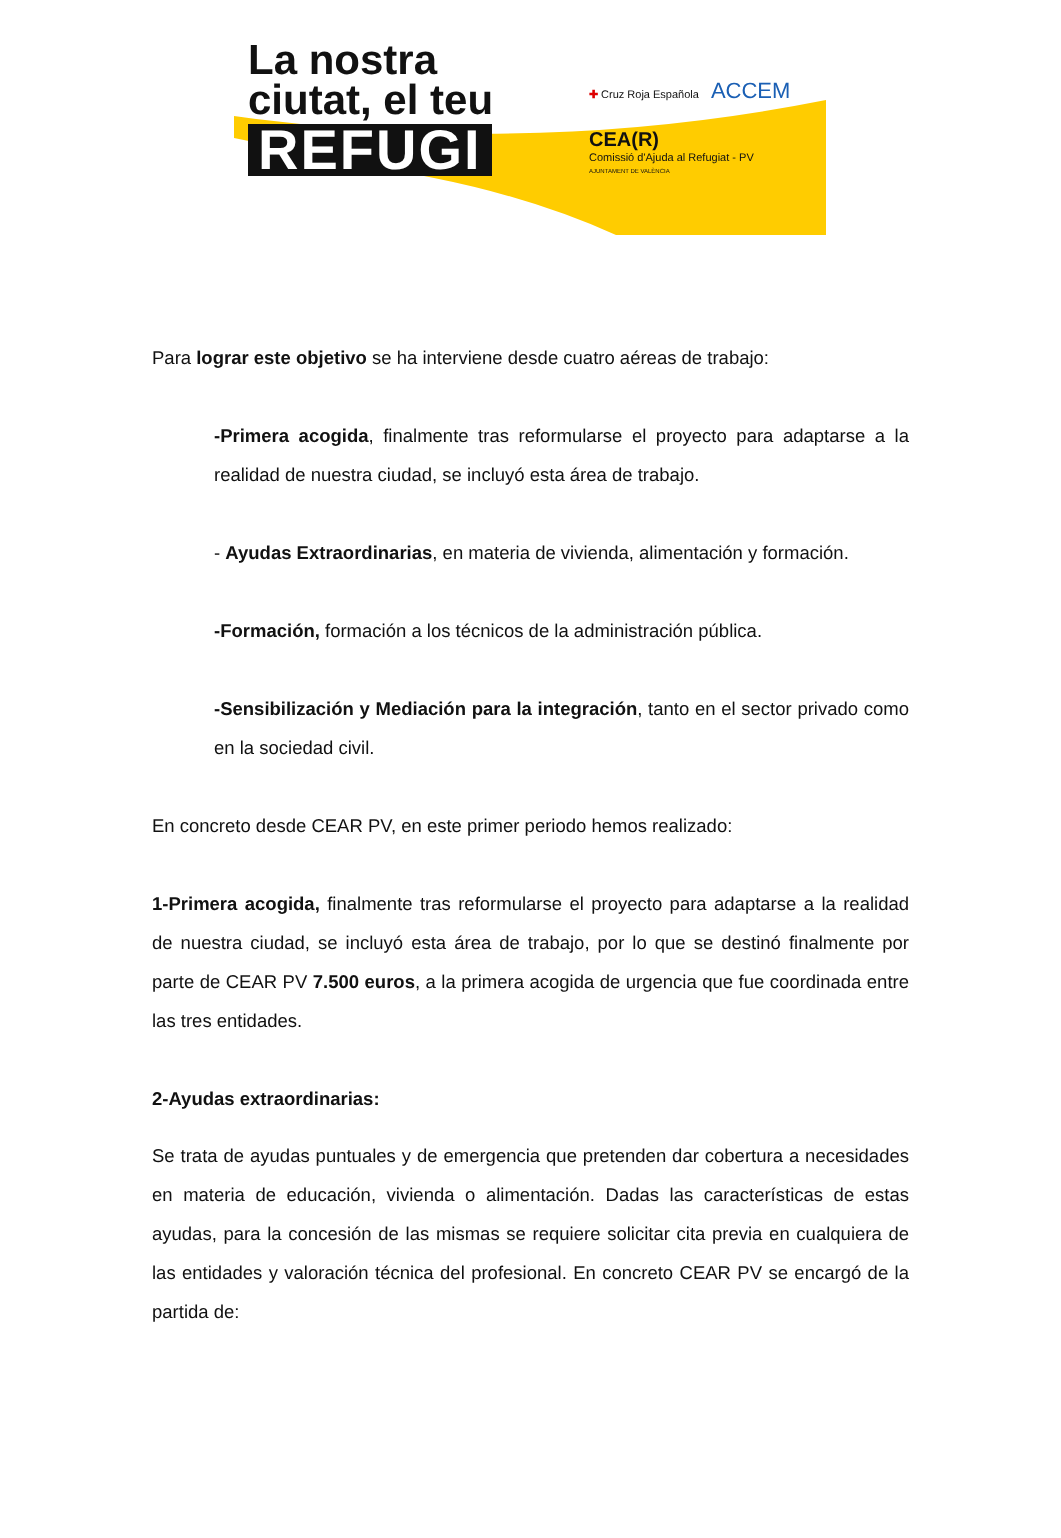La nostra
ciutat, el teu
REFUGI
✚ Cruz Roja Española
ACCEM
CEA(R)
Comissió d'Ajuda al Refugiat - PV
AJUNTAMENT DE VALÈNCIA
Para lograr este objetivo se ha interviene desde cuatro aéreas de trabajo:
-Primera acogida, finalmente tras reformularse el proyecto para adaptarse a la realidad de nuestra ciudad, se incluyó esta área de trabajo.
- Ayudas Extraordinarias, en materia de vivienda, alimentación y formación.
-Formación, formación a los técnicos de la administración pública.
-Sensibilización y Mediación para la integración, tanto en el sector privado como en la sociedad civil.
En concreto desde CEAR PV, en este primer periodo hemos realizado:
1-Primera acogida, finalmente tras reformularse el proyecto para adaptarse a la realidad de nuestra ciudad, se incluyó esta área de trabajo, por lo que se destinó finalmente por parte de CEAR PV 7.500 euros, a la primera acogida de urgencia que fue coordinada entre las tres entidades.
2-Ayudas extraordinarias:
Se trata de ayudas puntuales y de emergencia que pretenden dar cobertura a necesidades en materia de educación, vivienda o alimentación. Dadas las características de estas ayudas, para la concesión de las mismas se requiere solicitar cita previa en cualquiera de las entidades y valoración técnica del profesional. En concreto CEAR PV se encargó de la partida de: